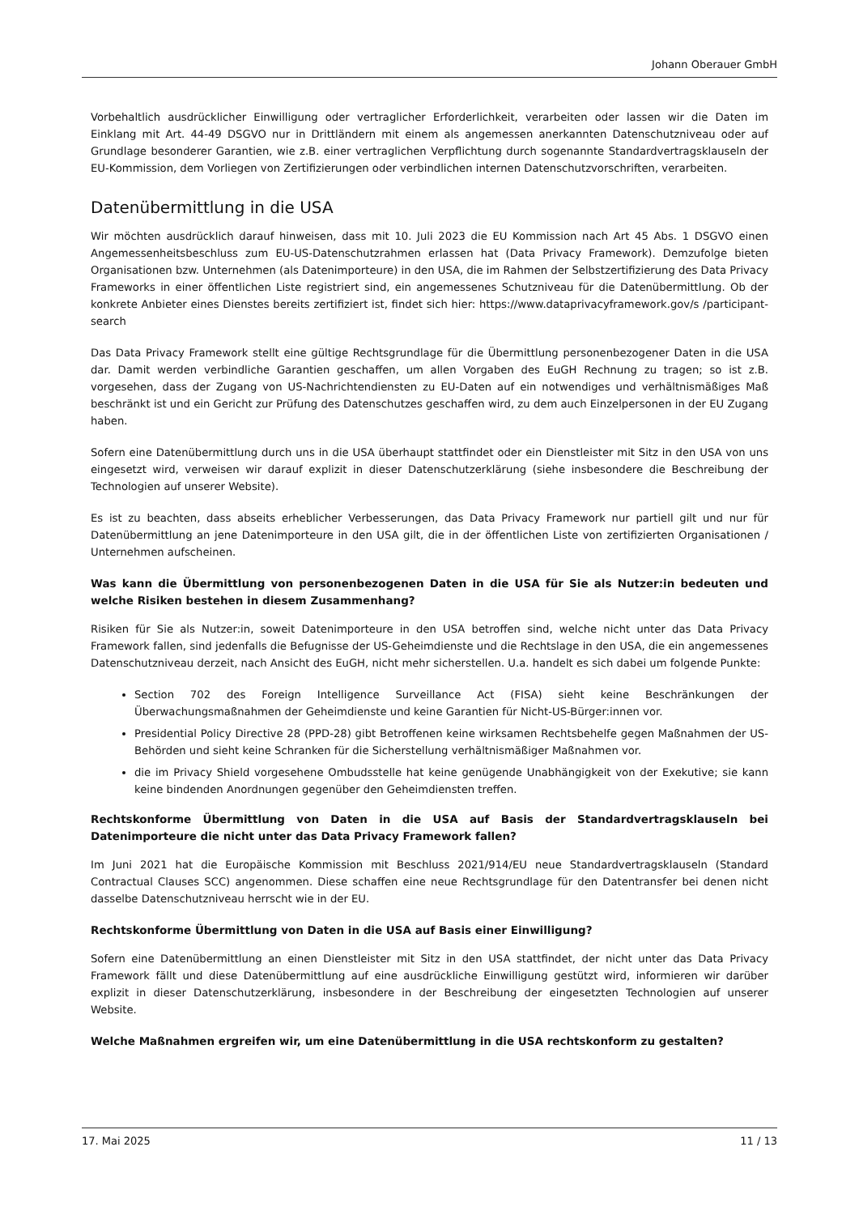Johann Oberauer GmbH
Vorbehaltlich ausdrücklicher Einwilligung oder vertraglicher Erforderlichkeit, verarbeiten oder lassen wir die Daten im Einklang mit Art. 44-49 DSGVO nur in Drittländern mit einem als angemessen anerkannten Datenschutzniveau oder auf Grundlage besonderer Garantien, wie z.B. einer vertraglichen Verpflichtung durch sogenannte Standardvertragsklauseln der EU-Kommission, dem Vorliegen von Zertifizierungen oder verbindlichen internen Datenschutzvorschriften, verarbeiten.
Datenübermittlung in die USA
Wir möchten ausdrücklich darauf hinweisen, dass mit 10. Juli 2023 die EU Kommission nach Art 45 Abs. 1 DSGVO einen Angemessenheitsbeschluss zum EU-US-Datenschutzrahmen erlassen hat (Data Privacy Framework). Demzufolge bieten Organisationen bzw. Unternehmen (als Datenimporteure) in den USA, die im Rahmen der Selbstzertifizierung des Data Privacy Frameworks in einer öffentlichen Liste registriert sind, ein angemessenes Schutzniveau für die Datenübermittlung. Ob der konkrete Anbieter eines Dienstes bereits zertifiziert ist, findet sich hier: https://www.dataprivacyframework.gov/s /participant-search
Das Data Privacy Framework stellt eine gültige Rechtsgrundlage für die Übermittlung personenbezogener Daten in die USA dar. Damit werden verbindliche Garantien geschaffen, um allen Vorgaben des EuGH Rechnung zu tragen; so ist z.B. vorgesehen, dass der Zugang von US-Nachrichtendiensten zu EU-Daten auf ein notwendiges und verhältnismäßiges Maß beschränkt ist und ein Gericht zur Prüfung des Datenschutzes geschaffen wird, zu dem auch Einzelpersonen in der EU Zugang haben.
Sofern eine Datenübermittlung durch uns in die USA überhaupt stattfindet oder ein Dienstleister mit Sitz in den USA von uns eingesetzt wird, verweisen wir darauf explizit in dieser Datenschutzerklärung (siehe insbesondere die Beschreibung der Technologien auf unserer Website).
Es ist zu beachten, dass abseits erheblicher Verbesserungen, das Data Privacy Framework nur partiell gilt und nur für Datenübermittlung an jene Datenimporteure in den USA gilt, die in der öffentlichen Liste von zertifizierten Organisationen / Unternehmen aufscheinen.
Was kann die Übermittlung von personenbezogenen Daten in die USA für Sie als Nutzer:in bedeuten und welche Risiken bestehen in diesem Zusammenhang?
Risiken für Sie als Nutzer:in, soweit Datenimporteure in den USA betroffen sind, welche nicht unter das Data Privacy Framework fallen, sind jedenfalls die Befugnisse der US-Geheimdienste und die Rechtslage in den USA, die ein angemessenes Datenschutzniveau derzeit, nach Ansicht des EuGH, nicht mehr sicherstellen. U.a. handelt es sich dabei um folgende Punkte:
Section 702 des Foreign Intelligence Surveillance Act (FISA) sieht keine Beschränkungen der Überwachungsmaßnahmen der Geheimdienste und keine Garantien für Nicht-US-Bürger:innen vor.
Presidential Policy Directive 28 (PPD-28) gibt Betroffenen keine wirksamen Rechtsbehelfe gegen Maßnahmen der US-Behörden und sieht keine Schranken für die Sicherstellung verhältnismäßiger Maßnahmen vor.
die im Privacy Shield vorgesehene Ombudsstelle hat keine genügende Unabhängigkeit von der Exekutive; sie kann keine bindenden Anordnungen gegenüber den Geheimdiensten treffen.
Rechtskonforme Übermittlung von Daten in die USA auf Basis der Standardvertragsklauseln bei Datenimporteure die nicht unter das Data Privacy Framework fallen?
Im Juni 2021 hat die Europäische Kommission mit Beschluss 2021/914/EU neue Standardvertragsklauseln (Standard Contractual Clauses SCC) angenommen. Diese schaffen eine neue Rechtsgrundlage für den Datentransfer bei denen nicht dasselbe Datenschutzniveau herrscht wie in der EU.
Rechtskonforme Übermittlung von Daten in die USA auf Basis einer Einwilligung?
Sofern eine Datenübermittlung an einen Dienstleister mit Sitz in den USA stattfindet, der nicht unter das Data Privacy Framework fällt und diese Datenübermittlung auf eine ausdrückliche Einwilligung gestützt wird, informieren wir darüber explizit in dieser Datenschutzerklärung, insbesondere in der Beschreibung der eingesetzten Technologien auf unserer Website.
Welche Maßnahmen ergreifen wir, um eine Datenübermittlung in die USA rechtskonform zu gestalten?
17. Mai 2025 11 / 13